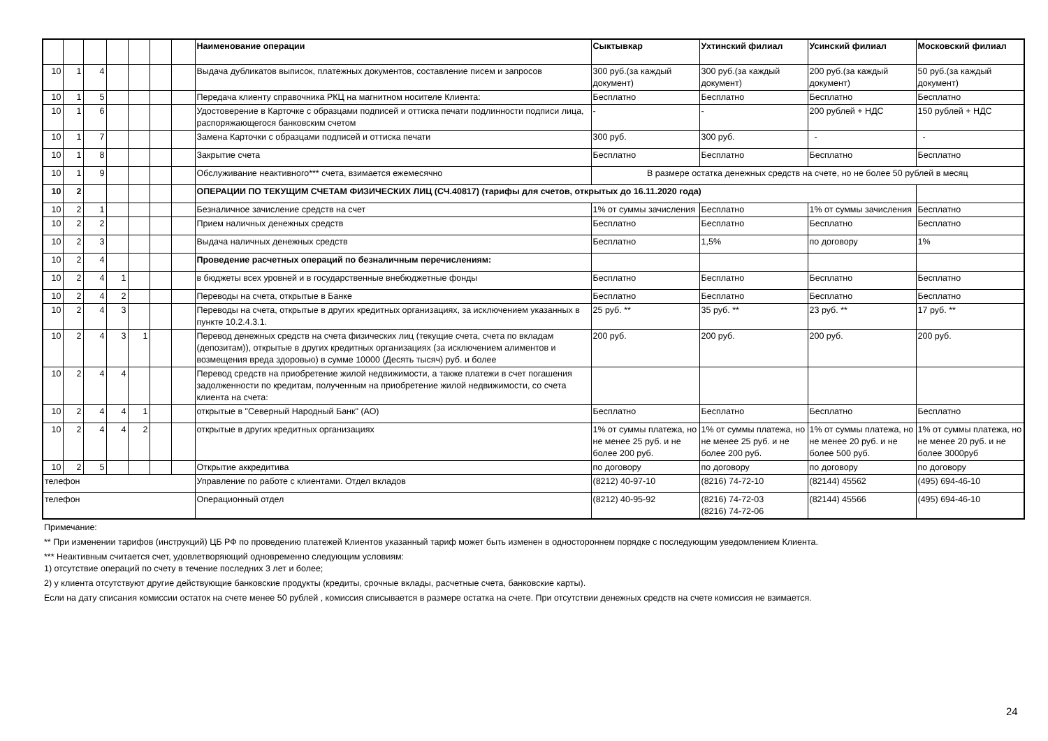| | | | | | | | Наименование операции | Сыктывкар | Ухтинский филиал | Усинский филиал | Московский филиал |
| --- | --- | --- | --- | --- | --- | --- | --- | --- | --- | --- | --- |
| 10 | 1 | 4 | | | | | Выдача дубликатов выписок, платежных документов, составление писем и запросов | 300 руб.(за каждый документ) | 300 руб.(за каждый документ) | 200 руб.(за каждый документ) | 50 руб.(за каждый документ) |
| 10 | 1 | 5 | | | | | Передача клиенту справочника РКЦ на магнитном носителе Клиента: | Бесплатно | Бесплатно | Бесплатно | Бесплатно |
| 10 | 1 | 6 | | | | | Удостоверение в Карточке с образцами подписей и оттиска печати подлинности подписи лица, распоряжающегося банковским счетом | - | - | 200 рублей + НДС | 150 рублей + НДС |
| 10 | 1 | 7 | | | | | Замена Карточки с образцами подписей и оттиска печати | 300 руб. | 300 руб. | - | - |
| 10 | 1 | 8 | | | | | Закрытие счета | Бесплатно | Бесплатно | Бесплатно | Бесплатно |
| 10 | 1 | 9 | | | | | Обслуживание неактивного*** счета, взимается ежемесячно | В размере остатка денежных средств на счете, но не более 50 рублей в месяц | | | |
| 10 | 2 | | | | | | ОПЕРАЦИИ ПО ТЕКУЩИМ СЧЕТАМ ФИЗИЧЕСКИХ ЛИЦ (СЧ.40817) (тарифы для счетов, открытых до 16.11.2020 года) | | | | |
| 10 | 2 | 1 | | | | | Безналичное зачисление средств на счет | 1% от суммы зачисления | Бесплатно | 1% от суммы зачисления | Бесплатно |
| 10 | 2 | 2 | | | | | Прием наличных денежных средств | Бесплатно | Бесплатно | Бесплатно | Бесплатно |
| 10 | 2 | 3 | | | | | Выдача наличных денежных средств | Бесплатно | 1,5% | по договору | 1% |
| 10 | 2 | 4 | | | | | Проведение расчетных операций по безналичным перечислениям: | | | | |
| 10 | 2 | 4 | 1 | | | | в бюджеты всех уровней и в государственные внебюджетные фонды | Бесплатно | Бесплатно | Бесплатно | Бесплатно |
| 10 | 2 | 4 | 2 | | | | Переводы на счета, открытые в Банке | Бесплатно | Бесплатно | Бесплатно | Бесплатно |
| 10 | 2 | 4 | 3 | | | | Переводы на счета, открытые в других кредитных организациях, за исключением указанных в пункте 10.2.4.3.1. | 25 руб. ** | 35 руб. ** | 23 руб. ** | 17 руб. ** |
| 10 | 2 | 4 | 3 | 1 | | | Перевод денежных средств на счета физических лиц (текущие счета, счета по вкладам (депозитам)), открытые в других кредитных организациях (за исключением алиментов и возмещения вреда здоровью) в сумме 10000 (Десять тысяч) руб. и более | 200 руб. | 200 руб. | 200 руб. | 200 руб. |
| 10 | 2 | 4 | 4 | | | | Перевод средств на приобретение жилой недвижимости, а также платежи в счет погашения задолженности по кредитам, полученным на приобретение жилой недвижимости, со счета клиента на счета: | | | | |
| 10 | 2 | 4 | 4 | 1 | | | открытые в "Северный Народный Банк" (АО) | Бесплатно | Бесплатно | Бесплатно | Бесплатно |
| 10 | 2 | 4 | 4 | 2 | | | открытые в других кредитных организациях | 1% от суммы платежа, но не менее 25 руб. и не более 200 руб. | 1% от суммы платежа, но не менее 25 руб. и не более 200 руб. | 1% от суммы платежа, но не менее 20 руб. и не более 500 руб. | 1% от суммы платежа, но не менее 20 руб. и не более 3000руб |
| 10 | 2 | 5 | | | | | Открытие аккредитива | по договору | по договору | по договору | по договору |
| телефон | | | | | | | Управление по работе с клиентами. Отдел вкладов | (8212) 40-97-10 | (8216) 74-72-10 | (82144) 45562 | (495) 694-46-10 |
| телефон | | | | | | | Операционный отдел | (8212) 40-95-92 | (8216) 74-72-03 (8216) 74-72-06 | (82144) 45566 | (495) 694-46-10 |
Примечание:
** При изменении тарифов (инструкций) ЦБ РФ по проведению платежей Клиентов указанный тариф может быть изменен в одностороннем порядке с последующим уведомлением Клиента.
*** Неактивным считается счет, удовлетворяющий одновременно следующим условиям:
1) отсутствие операций по счету в течение последних 3 лет и более;
2) у клиента отсутствуют другие действующие банковские продукты (кредиты, срочные вклады, расчетные счета, банковские карты).
Если на дату списания комиссии остаток на счете менее 50 рублей , комиссия списывается в размере остатка на счете. При отсутствии денежных средств на счете комиссия не взимается.
24